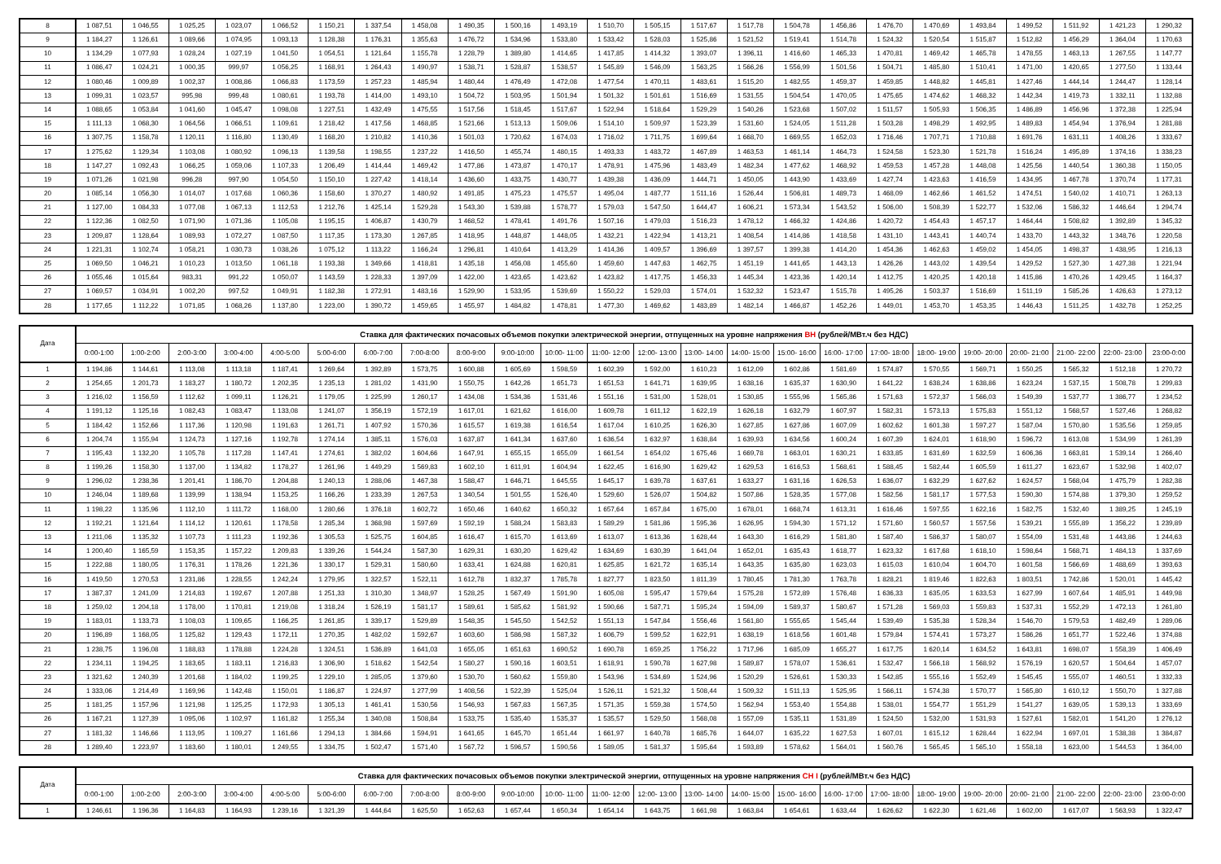| 8 | 1 087,51 | 1 046,55 | 1 025,25 | 1 023,07 | 1 066,52 | 1 150,21 | 1 337,54 | 1 458,08 | 1 490,35 | 1 500,16 | 1 493,19 | 1 510,70 | 1 505,15 | 1 517,67 | 1 517,78 | 1 504,78 | 1 456,86 | 1 476,70 | 1 470,69 | 1 493,84 | 1 499,52 | 1 511,92 | 1 421,23 | 1 290,32 |
| 9 | 1 184,27 | 1 126,61 | 1 089,66 | 1 074,95 | 1 093,13 | 1 128,38 | 1 176,31 | 1 355,63 | 1 476,72 | 1 534,96 | 1 533,80 | 1 533,42 | 1 528,03 | 1 525,86 | 1 521,52 | 1 519,41 | 1 514,78 | 1 524,32 | 1 520,54 | 1 515,87 | 1 512,82 | 1 456,29 | 1 364,04 | 1 170,63 |
| 10 | 1 134,29 | 1 077,93 | 1 028,24 | 1 027,19 | 1 041,50 | 1 054,51 | 1 121,64 | 1 155,78 | 1 228,79 | 1 389,80 | 1 414,65 | 1 417,85 | 1 414,32 | 1 393,07 | 1 396,11 | 1 416,60 | 1 465,33 | 1 470,81 | 1 469,42 | 1 465,78 | 1 478,55 | 1 463,13 | 1 267,55 | 1 147,77 |
| 11 | 1 086,47 | 1 024,21 | 1 000,35 | 999,97 | 1 056,25 | 1 168,91 | 1 264,43 | 1 490,97 | 1 538,71 | 1 528,87 | 1 538,57 | 1 545,89 | 1 546,09 | 1 563,25 | 1 566,26 | 1 556,99 | 1 501,56 | 1 504,71 | 1 485,80 | 1 510,41 | 1 471,00 | 1 420,65 | 1 277,50 | 1 133,44 |
| 12 | 1 080,46 | 1 009,89 | 1 002,37 | 1 008,86 | 1 066,83 | 1 173,59 | 1 257,23 | 1 485,94 | 1 480,44 | 1 476,49 | 1 472,08 | 1 477,54 | 1 470,11 | 1 483,61 | 1 515,20 | 1 482,55 | 1 459,37 | 1 459,85 | 1 448,82 | 1 445,81 | 1 427,46 | 1 444,14 | 1 244,47 | 1 128,14 |
| 13 | 1 099,31 | 1 023,57 | 995,98 | 999,48 | 1 080,61 | 1 193,78 | 1 414,00 | 1 493,10 | 1 504,72 | 1 503,95 | 1 501,94 | 1 501,32 | 1 501,61 | 1 516,69 | 1 531,55 | 1 504,54 | 1 470,05 | 1 475,65 | 1 474,62 | 1 468,32 | 1 442,34 | 1 419,73 | 1 332,11 | 1 132,88 |
| 14 | 1 088,65 | 1 053,84 | 1 041,60 | 1 045,47 | 1 098,08 | 1 227,51 | 1 432,49 | 1 475,55 | 1 517,56 | 1 518,45 | 1 517,67 | 1 522,94 | 1 518,64 | 1 529,29 | 1 540,26 | 1 523,68 | 1 507,02 | 1 511,57 | 1 505,93 | 1 506,35 | 1 486,89 | 1 456,96 | 1 372,38 | 1 225,94 |
| 15 | 1 111,13 | 1 068,30 | 1 064,56 | 1 066,51 | 1 109,61 | 1 218,42 | 1 417,56 | 1 468,85 | 1 521,66 | 1 513,13 | 1 509,06 | 1 514,10 | 1 509,97 | 1 523,39 | 1 531,60 | 1 524,05 | 1 511,28 | 1 503,28 | 1 498,29 | 1 492,95 | 1 489,83 | 1 454,94 | 1 376,94 | 1 281,88 |
| 16 | 1 307,75 | 1 158,78 | 1 120,11 | 1 116,80 | 1 130,49 | 1 168,20 | 1 210,82 | 1 410,36 | 1 501,03 | 1 720,62 | 1 674,03 | 1 716,02 | 1 711,75 | 1 699,64 | 1 668,70 | 1 669,55 | 1 652,03 | 1 716,46 | 1 707,71 | 1 710,88 | 1 691,76 | 1 631,11 | 1 408,26 | 1 333,67 |
| 17 | 1 275,62 | 1 129,34 | 1 103,08 | 1 080,92 | 1 096,13 | 1 139,58 | 1 198,55 | 1 237,22 | 1 416,50 | 1 455,74 | 1 480,15 | 1 493,33 | 1 483,72 | 1 467,89 | 1 463,53 | 1 461,14 | 1 464,73 | 1 524,58 | 1 523,30 | 1 521,78 | 1 516,24 | 1 495,89 | 1 374,16 | 1 338,23 |
| 18 | 1 147,27 | 1 092,43 | 1 066,25 | 1 059,06 | 1 107,33 | 1 206,49 | 1 414,44 | 1 469,42 | 1 477,86 | 1 473,87 | 1 470,17 | 1 478,91 | 1 475,96 | 1 483,49 | 1 482,34 | 1 477,62 | 1 468,92 | 1 459,53 | 1 457,28 | 1 448,08 | 1 425,56 | 1 440,54 | 1 360,38 | 1 150,05 |
| 19 | 1 071,26 | 1 021,98 | 996,28 | 997,90 | 1 054,50 | 1 150,10 | 1 227,42 | 1 418,14 | 1 436,60 | 1 433,75 | 1 430,77 | 1 439,38 | 1 436,09 | 1 444,71 | 1 450,05 | 1 443,90 | 1 433,69 | 1 427,74 | 1 423,63 | 1 416,59 | 1 434,95 | 1 467,78 | 1 370,74 | 1 177,31 |
| 20 | 1 085,14 | 1 056,30 | 1 014,07 | 1 017,68 | 1 060,36 | 1 158,60 | 1 370,27 | 1 480,92 | 1 491,85 | 1 475,23 | 1 475,57 | 1 495,04 | 1 487,77 | 1 511,16 | 1 526,44 | 1 506,81 | 1 489,73 | 1 468,09 | 1 462,66 | 1 461,52 | 1 474,51 | 1 540,02 | 1 410,71 | 1 263,13 |
| 21 | 1 127,00 | 1 084,33 | 1 077,08 | 1 067,13 | 1 112,53 | 1 212,76 | 1 425,14 | 1 529,28 | 1 543,30 | 1 539,88 | 1 578,77 | 1 579,03 | 1 547,50 | 1 644,47 | 1 606,21 | 1 573,34 | 1 543,52 | 1 506,00 | 1 508,39 | 1 522,77 | 1 532,06 | 1 586,32 | 1 446,64 | 1 294,74 |
| 22 | 1 122,36 | 1 082,50 | 1 071,90 | 1 071,36 | 1 105,08 | 1 195,15 | 1 406,87 | 1 430,79 | 1 468,52 | 1 478,41 | 1 491,76 | 1 507,16 | 1 479,03 | 1 516,23 | 1 478,12 | 1 466,32 | 1 424,86 | 1 420,72 | 1 454,43 | 1 457,17 | 1 464,44 | 1 508,82 | 1 392,89 | 1 345,32 |
| 23 | 1 209,87 | 1 128,64 | 1 089,93 | 1 072,27 | 1 087,50 | 1 117,35 | 1 173,30 | 1 267,85 | 1 418,95 | 1 448,87 | 1 448,05 | 1 432,21 | 1 422,94 | 1 413,21 | 1 408,54 | 1 414,86 | 1 418,58 | 1 431,10 | 1 443,41 | 1 440,74 | 1 433,70 | 1 443,32 | 1 348,76 | 1 220,58 |
| 24 | 1 221,31 | 1 102,74 | 1 058,21 | 1 030,73 | 1 038,26 | 1 075,12 | 1 113,22 | 1 166,24 | 1 296,81 | 1 410,64 | 1 413,29 | 1 414,36 | 1 409,57 | 1 396,69 | 1 397,57 | 1 399,38 | 1 414,20 | 1 454,36 | 1 462,63 | 1 459,02 | 1 454,05 | 1 498,37 | 1 438,95 | 1 216,13 |
| 25 | 1 069,50 | 1 046,21 | 1 010,23 | 1 013,50 | 1 061,18 | 1 193,38 | 1 349,66 | 1 418,81 | 1 435,18 | 1 456,08 | 1 455,60 | 1 459,60 | 1 447,63 | 1 462,75 | 1 451,19 | 1 441,65 | 1 443,13 | 1 426,26 | 1 443,02 | 1 439,54 | 1 429,52 | 1 527,30 | 1 427,38 | 1 221,94 |
| 26 | 1 055,46 | 1 015,64 | 983,31 | 991,22 | 1 050,07 | 1 143,59 | 1 228,33 | 1 397,09 | 1 422,00 | 1 423,65 | 1 423,62 | 1 423,82 | 1 417,75 | 1 456,33 | 1 445,34 | 1 423,36 | 1 420,14 | 1 412,75 | 1 420,25 | 1 420,18 | 1 415,86 | 1 470,26 | 1 429,45 | 1 164,37 |
| 27 | 1 069,57 | 1 034,91 | 1 002,20 | 997,52 | 1 049,91 | 1 182,38 | 1 272,91 | 1 483,16 | 1 529,90 | 1 533,95 | 1 539,69 | 1 550,22 | 1 529,03 | 1 574,01 | 1 532,32 | 1 523,47 | 1 515,78 | 1 495,26 | 1 503,37 | 1 516,69 | 1 511,19 | 1 585,26 | 1 426,63 | 1 273,12 |
| 28 | 1 177,65 | 1 112,22 | 1 071,85 | 1 068,26 | 1 137,80 | 1 223,00 | 1 390,72 | 1 459,65 | 1 455,97 | 1 484,82 | 1 478,81 | 1 477,30 | 1 469,62 | 1 483,89 | 1 482,14 | 1 466,87 | 1 452,26 | 1 449,01 | 1 453,70 | 1 453,35 | 1 446,43 | 1 511,25 | 1 432,78 | 1 252,25 |
| Дата | Ставка для фактических почасовых объемов покупки электрической энергии, отпущенных на уровне напряжения ВН (рублей/МВт.ч без НДС) | | | | | | | | | | | | | | | | | | | | | | | |
| --- | --- | --- | --- | --- | --- | --- | --- | --- | --- | --- | --- | --- | --- | --- | --- | --- | --- | --- | --- | --- | --- | --- | --- | --- |
| | 0:00-1:00 | 1:00-2:00 | 2:00-3:00 | 3:00-4:00 | 4:00-5:00 | 5:00-6:00 | 6:00-7:00 | 7:00-8:00 | 8:00-9:00 | 9:00-10:00 | 10:00- 11:00 | 11:00- 12:00 | 12:00- 13:00 | 13:00- 14:00 | 14:00- 15:00 | 15:00- 16:00 | 16:00- 17:00 | 17:00- 18:00 | 18:00- 19:00 | 19:00- 20:00 | 20:00- 21:00 | 21:00- 22:00 | 22:00- 23:00 | 23:00-0:00 |
| 1 | 1 194,86 | 1 144,61 | 1 113,08 | 1 113,18 | 1 187,41 | 1 269,64 | 1 392,89 | 1 573,75 | 1 600,88 | 1 605,69 | 1 598,59 | 1 602,39 | 1 592,00 | 1 610,23 | 1 612,09 | 1 602,86 | 1 581,69 | 1 574,87 | 1 570,55 | 1 569,71 | 1 550,25 | 1 565,32 | 1 512,18 | 1 270,72 |
| 2 | 1 254,65 | 1 201,73 | 1 183,27 | 1 180,72 | 1 202,35 | 1 235,13 | 1 281,02 | 1 431,90 | 1 550,75 | 1 642,26 | 1 651,73 | 1 651,53 | 1 641,71 | 1 639,95 | 1 638,16 | 1 635,37 | 1 630,90 | 1 641,22 | 1 638,24 | 1 638,86 | 1 623,24 | 1 537,15 | 1 508,78 | 1 299,83 |
| 3 | 1 216,02 | 1 156,59 | 1 112,62 | 1 099,11 | 1 126,21 | 1 179,05 | 1 225,99 | 1 260,17 | 1 434,08 | 1 534,36 | 1 531,46 | 1 551,16 | 1 531,00 | 1 528,01 | 1 530,85 | 1 555,96 | 1 565,86 | 1 571,63 | 1 572,37 | 1 566,03 | 1 549,39 | 1 537,77 | 1 386,77 | 1 234,52 |
| 4 | 1 191,12 | 1 125,16 | 1 082,43 | 1 083,47 | 1 133,08 | 1 241,07 | 1 356,19 | 1 572,19 | 1 617,01 | 1 621,62 | 1 616,00 | 1 609,78 | 1 611,12 | 1 622,19 | 1 626,18 | 1 632,79 | 1 607,97 | 1 582,31 | 1 573,13 | 1 575,83 | 1 551,12 | 1 568,57 | 1 527,46 | 1 268,82 |
| 5 | 1 184,42 | 1 152,66 | 1 117,36 | 1 120,98 | 1 191,63 | 1 261,71 | 1 407,92 | 1 570,36 | 1 615,57 | 1 619,38 | 1 616,54 | 1 617,04 | 1 610,25 | 1 626,30 | 1 627,85 | 1 627,86 | 1 607,09 | 1 602,62 | 1 601,38 | 1 597,27 | 1 587,04 | 1 570,80 | 1 535,56 | 1 259,85 |
| 6 | 1 204,74 | 1 155,94 | 1 124,73 | 1 127,16 | 1 192,78 | 1 274,14 | 1 385,11 | 1 576,03 | 1 637,87 | 1 641,34 | 1 637,60 | 1 636,54 | 1 632,97 | 1 638,84 | 1 639,93 | 1 634,56 | 1 600,24 | 1 607,39 | 1 624,01 | 1 618,90 | 1 596,72 | 1 613,08 | 1 534,99 | 1 261,39 |
| 7 | 1 195,43 | 1 132,20 | 1 105,78 | 1 117,28 | 1 147,41 | 1 274,61 | 1 382,02 | 1 604,66 | 1 647,91 | 1 655,15 | 1 655,09 | 1 661,54 | 1 654,02 | 1 675,46 | 1 669,78 | 1 663,01 | 1 630,21 | 1 633,85 | 1 631,69 | 1 632,59 | 1 606,36 | 1 663,81 | 1 539,14 | 1 266,40 |
| 8 | 1 199,26 | 1 158,30 | 1 137,00 | 1 134,82 | 1 178,27 | 1 261,96 | 1 449,29 | 1 569,83 | 1 602,10 | 1 611,91 | 1 604,94 | 1 622,45 | 1 616,90 | 1 629,42 | 1 629,53 | 1 616,53 | 1 568,61 | 1 588,45 | 1 582,44 | 1 605,59 | 1 611,27 | 1 623,67 | 1 532,98 | 1 402,07 |
| 9 | 1 296,02 | 1 238,36 | 1 201,41 | 1 186,70 | 1 204,88 | 1 240,13 | 1 288,06 | 1 467,38 | 1 588,47 | 1 646,71 | 1 645,55 | 1 645,17 | 1 639,78 | 1 637,61 | 1 633,27 | 1 631,16 | 1 626,53 | 1 636,07 | 1 632,29 | 1 627,62 | 1 624,57 | 1 568,04 | 1 475,79 | 1 282,38 |
| 10 | 1 246,04 | 1 189,68 | 1 139,99 | 1 138,94 | 1 153,25 | 1 166,26 | 1 233,39 | 1 267,53 | 1 340,54 | 1 501,55 | 1 526,40 | 1 529,60 | 1 526,07 | 1 504,82 | 1 507,86 | 1 528,35 | 1 577,08 | 1 582,56 | 1 581,17 | 1 577,53 | 1 590,30 | 1 574,88 | 1 379,30 | 1 259,52 |
| 11 | 1 198,22 | 1 135,96 | 1 112,10 | 1 111,72 | 1 168,00 | 1 280,66 | 1 376,18 | 1 602,72 | 1 650,46 | 1 640,62 | 1 650,32 | 1 657,64 | 1 657,84 | 1 675,00 | 1 678,01 | 1 668,74 | 1 613,31 | 1 616,46 | 1 597,55 | 1 622,16 | 1 582,75 | 1 532,40 | 1 389,25 | 1 245,19 |
| 12 | 1 192,21 | 1 121,64 | 1 114,12 | 1 120,61 | 1 178,58 | 1 285,34 | 1 368,98 | 1 597,69 | 1 592,19 | 1 588,24 | 1 583,83 | 1 589,29 | 1 581,86 | 1 595,36 | 1 626,95 | 1 594,30 | 1 571,12 | 1 571,60 | 1 560,57 | 1 557,56 | 1 539,21 | 1 555,89 | 1 356,22 | 1 239,89 |
| 13 | 1 211,06 | 1 135,32 | 1 107,73 | 1 111,23 | 1 192,36 | 1 305,53 | 1 525,75 | 1 604,85 | 1 616,47 | 1 615,70 | 1 613,69 | 1 613,07 | 1 613,36 | 1 628,44 | 1 643,30 | 1 616,29 | 1 581,80 | 1 587,40 | 1 586,37 | 1 580,07 | 1 554,09 | 1 531,48 | 1 443,86 | 1 244,63 |
| 14 | 1 200,40 | 1 165,59 | 1 153,35 | 1 157,22 | 1 209,83 | 1 339,26 | 1 544,24 | 1 587,30 | 1 629,31 | 1 630,20 | 1 629,42 | 1 634,69 | 1 630,39 | 1 641,04 | 1 652,01 | 1 635,43 | 1 618,77 | 1 623,32 | 1 617,68 | 1 618,10 | 1 598,64 | 1 568,71 | 1 484,13 | 1 337,69 |
| 15 | 1 222,88 | 1 180,05 | 1 176,31 | 1 178,26 | 1 221,36 | 1 330,17 | 1 529,31 | 1 580,60 | 1 633,41 | 1 624,88 | 1 620,81 | 1 625,85 | 1 621,72 | 1 635,14 | 1 643,35 | 1 635,80 | 1 623,03 | 1 615,03 | 1 610,04 | 1 604,70 | 1 601,58 | 1 566,69 | 1 488,69 | 1 393,63 |
| 16 | 1 419,50 | 1 270,53 | 1 231,86 | 1 228,55 | 1 242,24 | 1 279,95 | 1 322,57 | 1 522,11 | 1 612,78 | 1 832,37 | 1 785,78 | 1 827,77 | 1 823,50 | 1 811,39 | 1 780,45 | 1 781,30 | 1 763,78 | 1 828,21 | 1 819,46 | 1 822,63 | 1 803,51 | 1 742,86 | 1 520,01 | 1 445,42 |
| 17 | 1 387,37 | 1 241,09 | 1 214,83 | 1 192,67 | 1 207,88 | 1 251,33 | 1 310,30 | 1 348,97 | 1 528,25 | 1 567,49 | 1 591,90 | 1 605,08 | 1 595,47 | 1 579,64 | 1 575,28 | 1 572,89 | 1 576,48 | 1 636,33 | 1 635,05 | 1 633,53 | 1 627,99 | 1 607,64 | 1 485,91 | 1 449,98 |
| 18 | 1 259,02 | 1 204,18 | 1 178,00 | 1 170,81 | 1 219,08 | 1 318,24 | 1 526,19 | 1 581,17 | 1 589,61 | 1 585,62 | 1 581,92 | 1 590,66 | 1 587,71 | 1 595,24 | 1 594,09 | 1 589,37 | 1 580,67 | 1 571,28 | 1 569,03 | 1 559,83 | 1 537,31 | 1 552,29 | 1 472,13 | 1 261,80 |
| 19 | 1 183,01 | 1 133,73 | 1 108,03 | 1 109,65 | 1 166,25 | 1 261,85 | 1 339,17 | 1 529,89 | 1 548,35 | 1 545,50 | 1 542,52 | 1 551,13 | 1 547,84 | 1 556,46 | 1 561,80 | 1 555,65 | 1 545,44 | 1 539,49 | 1 535,38 | 1 528,34 | 1 546,70 | 1 579,53 | 1 482,49 | 1 289,06 |
| 20 | 1 196,89 | 1 168,05 | 1 125,82 | 1 129,43 | 1 172,11 | 1 270,35 | 1 482,02 | 1 592,67 | 1 603,60 | 1 586,98 | 1 587,32 | 1 606,79 | 1 599,52 | 1 622,91 | 1 638,19 | 1 618,56 | 1 601,48 | 1 579,84 | 1 574,41 | 1 573,27 | 1 586,26 | 1 651,77 | 1 522,46 | 1 374,88 |
| 21 | 1 238,75 | 1 196,08 | 1 188,83 | 1 178,88 | 1 224,28 | 1 324,51 | 1 536,89 | 1 641,03 | 1 655,05 | 1 651,63 | 1 690,52 | 1 690,78 | 1 659,25 | 1 756,22 | 1 717,96 | 1 685,09 | 1 655,27 | 1 617,75 | 1 620,14 | 1 634,52 | 1 643,81 | 1 698,07 | 1 558,39 | 1 406,49 |
| 22 | 1 234,11 | 1 194,25 | 1 183,65 | 1 183,11 | 1 216,83 | 1 306,90 | 1 518,62 | 1 542,54 | 1 580,27 | 1 590,16 | 1 603,51 | 1 618,91 | 1 590,78 | 1 627,98 | 1 589,87 | 1 578,07 | 1 536,61 | 1 532,47 | 1 566,18 | 1 568,92 | 1 576,19 | 1 620,57 | 1 504,64 | 1 457,07 |
| 23 | 1 321,62 | 1 240,39 | 1 201,68 | 1 184,02 | 1 199,25 | 1 229,10 | 1 285,05 | 1 379,60 | 1 530,70 | 1 560,62 | 1 559,80 | 1 543,96 | 1 534,69 | 1 524,96 | 1 520,29 | 1 526,61 | 1 530,33 | 1 542,85 | 1 555,16 | 1 552,49 | 1 545,45 | 1 555,07 | 1 460,51 | 1 332,33 |
| 24 | 1 333,06 | 1 214,49 | 1 169,96 | 1 142,48 | 1 150,01 | 1 186,87 | 1 224,97 | 1 277,99 | 1 408,56 | 1 522,39 | 1 525,04 | 1 526,11 | 1 521,32 | 1 508,44 | 1 509,32 | 1 511,13 | 1 525,95 | 1 566,11 | 1 574,38 | 1 570,77 | 1 565,80 | 1 610,12 | 1 550,70 | 1 327,88 |
| 25 | 1 181,25 | 1 157,96 | 1 121,98 | 1 125,25 | 1 172,93 | 1 305,13 | 1 461,41 | 1 530,56 | 1 546,93 | 1 567,83 | 1 567,35 | 1 571,35 | 1 559,38 | 1 574,50 | 1 562,94 | 1 553,40 | 1 554,88 | 1 538,01 | 1 554,77 | 1 551,29 | 1 541,27 | 1 639,05 | 1 539,13 | 1 333,69 |
| 26 | 1 167,21 | 1 127,39 | 1 095,06 | 1 102,97 | 1 161,82 | 1 255,34 | 1 340,08 | 1 508,84 | 1 533,75 | 1 535,40 | 1 535,37 | 1 535,57 | 1 529,50 | 1 568,08 | 1 557,09 | 1 535,11 | 1 531,89 | 1 524,50 | 1 532,00 | 1 531,93 | 1 527,61 | 1 582,01 | 1 541,20 | 1 276,12 |
| 27 | 1 181,32 | 1 146,66 | 1 113,95 | 1 109,27 | 1 161,66 | 1 294,13 | 1 384,66 | 1 594,91 | 1 641,65 | 1 645,70 | 1 651,44 | 1 661,97 | 1 640,78 | 1 685,76 | 1 644,07 | 1 635,22 | 1 627,53 | 1 607,01 | 1 615,12 | 1 628,44 | 1 622,94 | 1 697,01 | 1 538,38 | 1 384,87 |
| 28 | 1 289,40 | 1 223,97 | 1 183,60 | 1 180,01 | 1 249,55 | 1 334,75 | 1 502,47 | 1 571,40 | 1 567,72 | 1 596,57 | 1 590,56 | 1 589,05 | 1 581,37 | 1 595,64 | 1 593,89 | 1 578,62 | 1 564,01 | 1 560,76 | 1 565,45 | 1 565,10 | 1 558,18 | 1 623,00 | 1 544,53 | 1 364,00 |
| Дата | Ставка для фактических почасовых объемов покупки электрической энергии, отпущенных на уровне напряжения СН I (рублей/МВт.ч без НДС) | | | | | | | | | | | | | | | | | | | | | | | |
| --- | --- | --- | --- | --- | --- | --- | --- | --- | --- | --- | --- | --- | --- | --- | --- | --- | --- | --- | --- | --- | --- | --- | --- | --- |
| | 0:00-1:00 | 1:00-2:00 | 2:00-3:00 | 3:00-4:00 | 4:00-5:00 | 5:00-6:00 | 6:00-7:00 | 7:00-8:00 | 8:00-9:00 | 9:00-10:00 | 10:00- 11:00 | 11:00- 12:00 | 12:00- 13:00 | 13:00- 14:00 | 14:00- 15:00 | 15:00- 16:00 | 16:00- 17:00 | 17:00- 18:00 | 18:00- 19:00 | 19:00- 20:00 | 20:00- 21:00 | 21:00- 22:00 | 22:00- 23:00 | 23:00-0:00 |
| 1 | 1 246,61 | 1 196,36 | 1 164,83 | 1 164,93 | 1 239,16 | 1 321,39 | 1 444,64 | 1 625,50 | 1 652,63 | 1 657,44 | 1 650,34 | 1 654,14 | 1 643,75 | 1 661,98 | 1 663,84 | 1 654,61 | 1 633,44 | 1 626,62 | 1 622,30 | 1 621,46 | 1 602,00 | 1 617,07 | 1 563,93 | 1 322,47 |